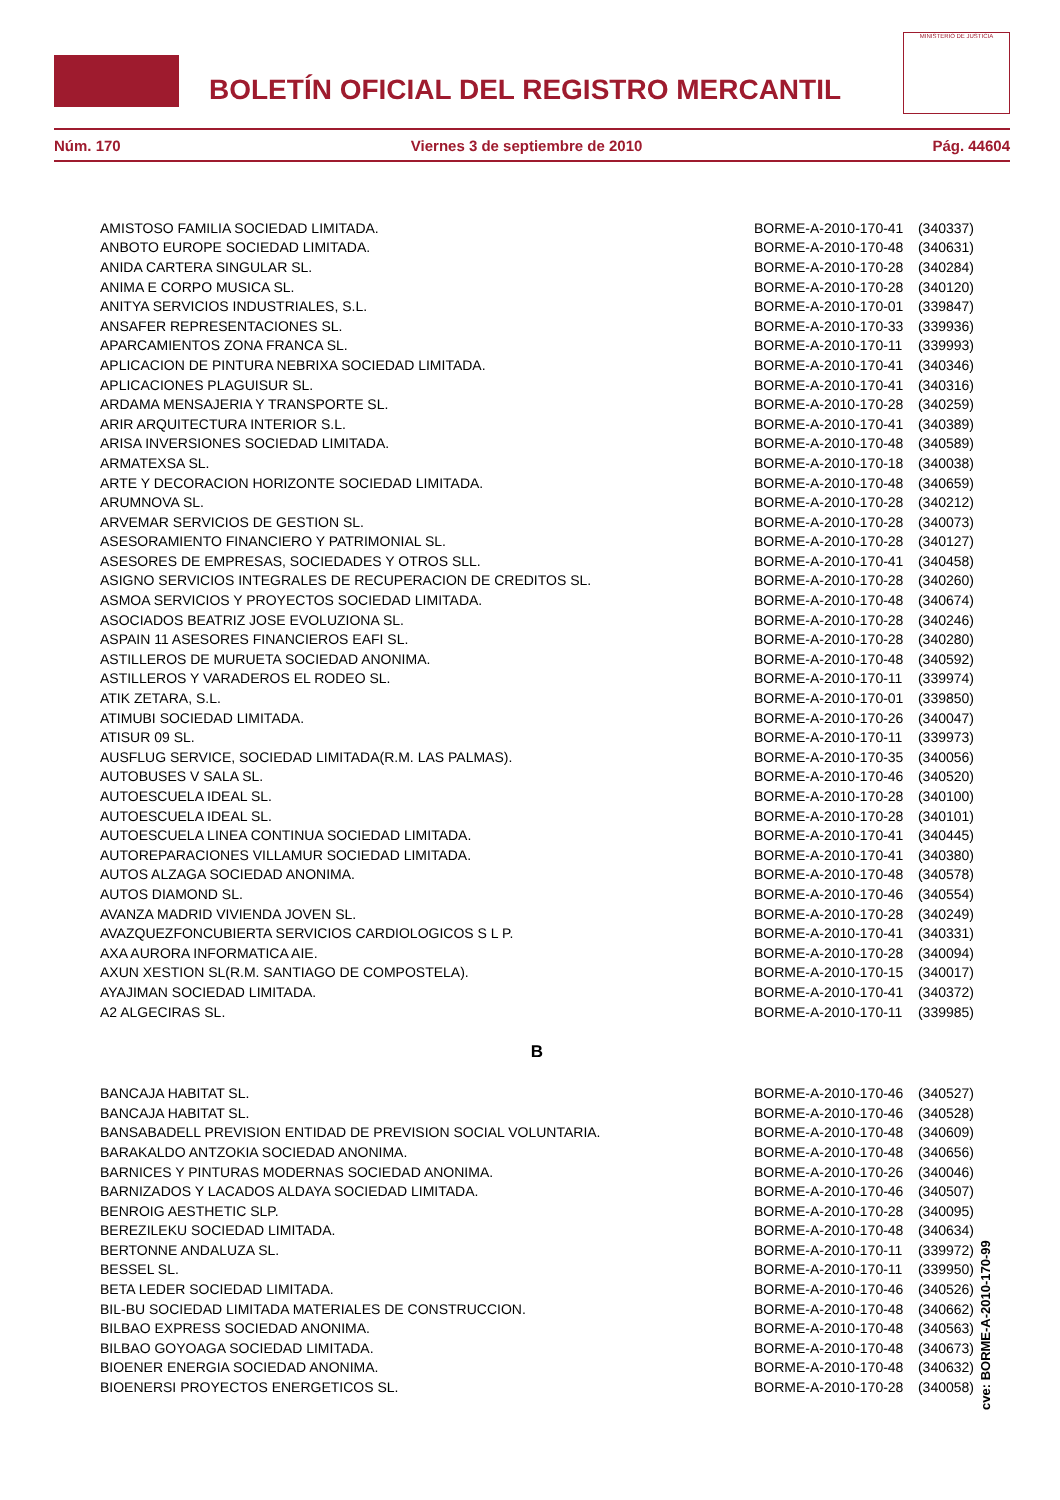BOLETÍN OFICIAL DEL REGISTRO MERCANTIL
MINISTERIO DE JUSTICIA
Núm. 170 Viernes 3 de septiembre de 2010 Pág. 44604
| AMISTOSO FAMILIA SOCIEDAD LIMITADA. | BORME-A-2010-170-41 | (340337) |
| ANBOTO EUROPE SOCIEDAD LIMITADA. | BORME-A-2010-170-48 | (340631) |
| ANIDA CARTERA SINGULAR SL. | BORME-A-2010-170-28 | (340284) |
| ANIMA E CORPO MUSICA SL. | BORME-A-2010-170-28 | (340120) |
| ANITYA SERVICIOS INDUSTRIALES, S.L. | BORME-A-2010-170-01 | (339847) |
| ANSAFER REPRESENTACIONES SL. | BORME-A-2010-170-33 | (339936) |
| APARCAMIENTOS ZONA FRANCA SL. | BORME-A-2010-170-11 | (339993) |
| APLICACION DE PINTURA NEBRIXA SOCIEDAD LIMITADA. | BORME-A-2010-170-41 | (340346) |
| APLICACIONES PLAGUISUR SL. | BORME-A-2010-170-41 | (340316) |
| ARDAMA MENSAJERIA Y TRANSPORTE SL. | BORME-A-2010-170-28 | (340259) |
| ARIR ARQUITECTURA INTERIOR S.L. | BORME-A-2010-170-41 | (340389) |
| ARISA INVERSIONES SOCIEDAD LIMITADA. | BORME-A-2010-170-48 | (340589) |
| ARMATEXSA SL. | BORME-A-2010-170-18 | (340038) |
| ARTE Y DECORACION HORIZONTE SOCIEDAD LIMITADA. | BORME-A-2010-170-48 | (340659) |
| ARUMNOVA SL. | BORME-A-2010-170-28 | (340212) |
| ARVEMAR SERVICIOS DE GESTION SL. | BORME-A-2010-170-28 | (340073) |
| ASESORAMIENTO FINANCIERO Y PATRIMONIAL SL. | BORME-A-2010-170-28 | (340127) |
| ASESORES DE EMPRESAS, SOCIEDADES Y OTROS SLL. | BORME-A-2010-170-41 | (340458) |
| ASIGNO SERVICIOS INTEGRALES DE RECUPERACION DE CREDITOS SL. | BORME-A-2010-170-28 | (340260) |
| ASMOA SERVICIOS Y PROYECTOS SOCIEDAD LIMITADA. | BORME-A-2010-170-48 | (340674) |
| ASOCIADOS BEATRIZ JOSE EVOLUZIONA SL. | BORME-A-2010-170-28 | (340246) |
| ASPAIN 11 ASESORES FINANCIEROS EAFI SL. | BORME-A-2010-170-28 | (340280) |
| ASTILLEROS DE MURUETA SOCIEDAD ANONIMA. | BORME-A-2010-170-48 | (340592) |
| ASTILLEROS Y VARADEROS EL RODEO SL. | BORME-A-2010-170-11 | (339974) |
| ATIK ZETARA, S.L. | BORME-A-2010-170-01 | (339850) |
| ATIMUBI SOCIEDAD LIMITADA. | BORME-A-2010-170-26 | (340047) |
| ATISUR 09 SL. | BORME-A-2010-170-11 | (339973) |
| AUSFLUG SERVICE, SOCIEDAD LIMITADA(R.M. LAS PALMAS). | BORME-A-2010-170-35 | (340056) |
| AUTOBUSES V SALA SL. | BORME-A-2010-170-46 | (340520) |
| AUTOESCUELA IDEAL SL. | BORME-A-2010-170-28 | (340100) |
| AUTOESCUELA IDEAL SL. | BORME-A-2010-170-28 | (340101) |
| AUTOESCUELA LINEA CONTINUA SOCIEDAD LIMITADA. | BORME-A-2010-170-41 | (340445) |
| AUTOREPARACIONES VILLAMUR SOCIEDAD LIMITADA. | BORME-A-2010-170-41 | (340380) |
| AUTOS ALZAGA SOCIEDAD ANONIMA. | BORME-A-2010-170-48 | (340578) |
| AUTOS DIAMOND SL. | BORME-A-2010-170-46 | (340554) |
| AVANZA MADRID VIVIENDA JOVEN SL. | BORME-A-2010-170-28 | (340249) |
| AVAZQUEZFONCUBIERTA SERVICIOS CARDIOLOGICOS S L P. | BORME-A-2010-170-41 | (340331) |
| AXA AURORA INFORMATICA AIE. | BORME-A-2010-170-28 | (340094) |
| AXUN XESTION SL(R.M. SANTIAGO DE COMPOSTELA). | BORME-A-2010-170-15 | (340017) |
| AYAJIMAN SOCIEDAD LIMITADA. | BORME-A-2010-170-41 | (340372) |
| A2 ALGECIRAS SL. | BORME-A-2010-170-11 | (339985) |
| B | | |
| BANCAJA HABITAT SL. | BORME-A-2010-170-46 | (340527) |
| BANCAJA HABITAT SL. | BORME-A-2010-170-46 | (340528) |
| BANSABADELL PREVISION ENTIDAD DE PREVISION SOCIAL VOLUNTARIA. | BORME-A-2010-170-48 | (340609) |
| BARAKALDO ANTZOKIA SOCIEDAD ANONIMA. | BORME-A-2010-170-48 | (340656) |
| BARNICES Y PINTURAS MODERNAS SOCIEDAD ANONIMA. | BORME-A-2010-170-26 | (340046) |
| BARNIZADOS Y LACADOS ALDAYA SOCIEDAD LIMITADA. | BORME-A-2010-170-46 | (340507) |
| BENROIG AESTHETIC SLP. | BORME-A-2010-170-28 | (340095) |
| BEREZILEKU SOCIEDAD LIMITADA. | BORME-A-2010-170-48 | (340634) |
| BERTONNE ANDALUZA SL. | BORME-A-2010-170-11 | (339972) |
| BESSEL SL. | BORME-A-2010-170-11 | (339950) |
| BETA LEDER SOCIEDAD LIMITADA. | BORME-A-2010-170-46 | (340526) |
| BIL-BU SOCIEDAD LIMITADA MATERIALES DE CONSTRUCCION. | BORME-A-2010-170-48 | (340662) |
| BILBAO EXPRESS SOCIEDAD ANONIMA. | BORME-A-2010-170-48 | (340563) |
| BILBAO GOYOAGA SOCIEDAD LIMITADA. | BORME-A-2010-170-48 | (340673) |
| BIOENER ENERGIA SOCIEDAD ANONIMA. | BORME-A-2010-170-48 | (340632) |
| BIOENERSI PROYECTOS ENERGETICOS SL. | BORME-A-2010-170-28 | (340058) |
cve: BORME-A-2010-170-99